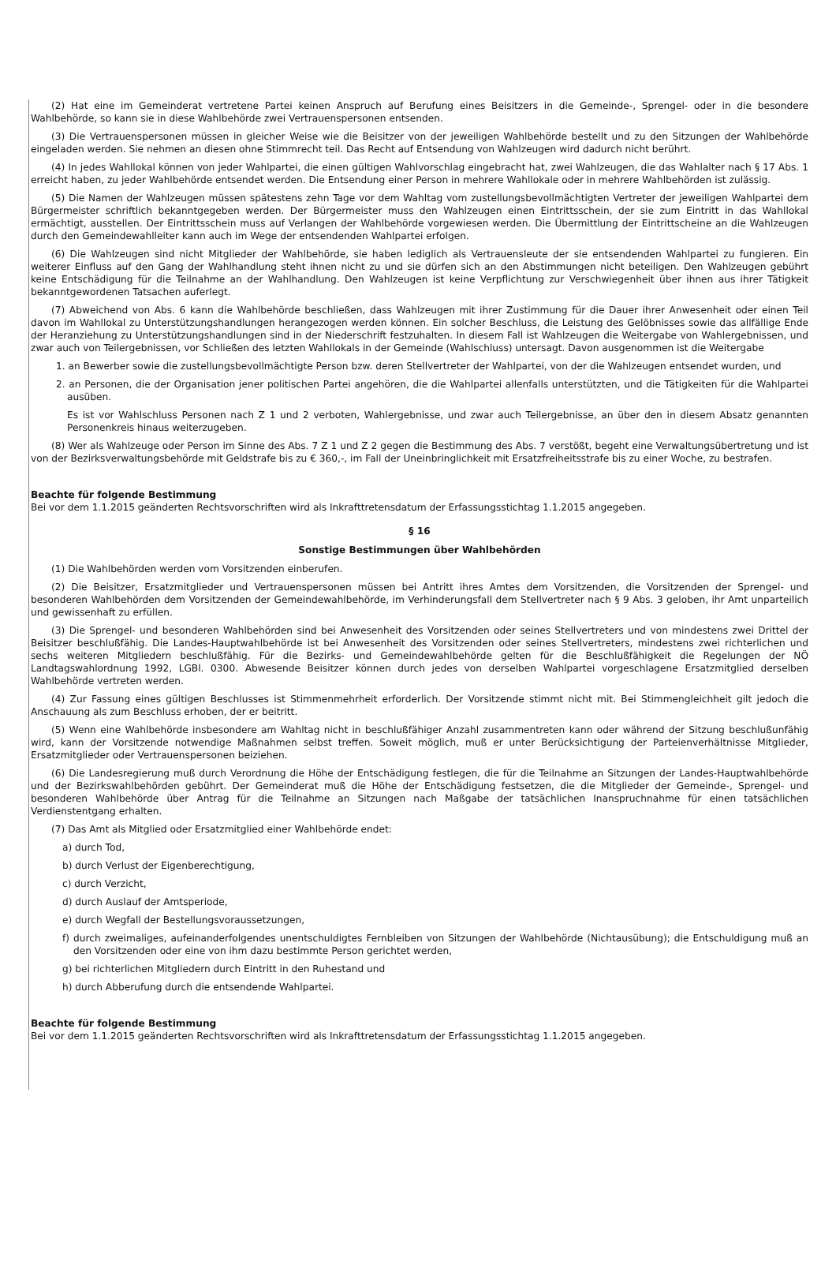(2) Hat eine im Gemeinderat vertretene Partei keinen Anspruch auf Berufung eines Beisitzers in die Gemeinde-, Sprengel- oder in die besondere Wahlbehörde, so kann sie in diese Wahlbehörde zwei Vertrauenspersonen entsenden.
(3) Die Vertrauenspersonen müssen in gleicher Weise wie die Beisitzer von der jeweiligen Wahlbehörde bestellt und zu den Sitzungen der Wahlbehörde eingeladen werden. Sie nehmen an diesen ohne Stimmrecht teil. Das Recht auf Entsendung von Wahlzeugen wird dadurch nicht berührt.
(4) In jedes Wahllokal können von jeder Wahlpartei, die einen gültigen Wahlvorschlag eingebracht hat, zwei Wahlzeugen, die das Wahlalter nach § 17 Abs. 1 erreicht haben, zu jeder Wahlbehörde entsendet werden. Die Entsendung einer Person in mehrere Wahllokale oder in mehrere Wahlbehörden ist zulässig.
(5) Die Namen der Wahlzeugen müssen spätestens zehn Tage vor dem Wahltag vom zustellungsbevollmächtigten Vertreter der jeweiligen Wahlpartei dem Bürgermeister schriftlich bekanntgegeben werden. Der Bürgermeister muss den Wahlzeugen einen Eintrittsschein, der sie zum Eintritt in das Wahllokal ermächtigt, ausstellen. Der Eintrittsschein muss auf Verlangen der Wahlbehörde vorgewiesen werden. Die Übermittlung der Eintrittscheine an die Wahlzeugen durch den Gemeindewahlleiter kann auch im Wege der entsendenden Wahlpartei erfolgen.
(6) Die Wahlzeugen sind nicht Mitglieder der Wahlbehörde, sie haben lediglich als Vertrauensleute der sie entsendenden Wahlpartei zu fungieren. Ein weiterer Einfluss auf den Gang der Wahlhandlung steht ihnen nicht zu und sie dürfen sich an den Abstimmungen nicht beteiligen. Den Wahlzeugen gebührt keine Entschädigung für die Teilnahme an der Wahlhandlung. Den Wahlzeugen ist keine Verpflichtung zur Verschwiegenheit über ihnen aus ihrer Tätigkeit bekanntgewordenen Tatsachen auferlegt.
(7) Abweichend von Abs. 6 kann die Wahlbehörde beschließen, dass Wahlzeugen mit ihrer Zustimmung für die Dauer ihrer Anwesenheit oder einen Teil davon im Wahllokal zu Unterstützungshandlungen herangezogen werden können. Ein solcher Beschluss, die Leistung des Gelöbnisses sowie das allfällige Ende der Heranziehung zu Unterstützungshandlungen sind in der Niederschrift festzuhalten. In diesem Fall ist Wahlzeugen die Weitergabe von Wahlergebnissen, und zwar auch von Teilergebnissen, vor Schließen des letzten Wahllokals in der Gemeinde (Wahlschluss) untersagt. Davon ausgenommen ist die Weitergabe
1. an Bewerber sowie die zustellungsbevollmächtigte Person bzw. deren Stellvertreter der Wahlpartei, von der die Wahlzeugen entsendet wurden, und
2. an Personen, die der Organisation jener politischen Partei angehören, die die Wahlpartei allenfalls unterstützten, und die Tätigkeiten für die Wahlpartei ausüben.
Es ist vor Wahlschluss Personen nach Z 1 und 2 verboten, Wahlergebnisse, und zwar auch Teilergebnisse, an über den in diesem Absatz genannten Personenkreis hinaus weiterzugeben.
(8) Wer als Wahlzeuge oder Person im Sinne des Abs. 7 Z 1 und Z 2 gegen die Bestimmung des Abs. 7 verstößt, begeht eine Verwaltungsübertretung und ist von der Bezirksverwaltungsbehörde mit Geldstrafe bis zu € 360,-, im Fall der Uneinbringlichkeit mit Ersatzfreiheitsstrafe bis zu einer Woche, zu bestrafen.
Beachte für folgende Bestimmung
Bei vor dem 1.1.2015 geänderten Rechtsvorschriften wird als Inkrafttretensdatum der Erfassungsstichtag 1.1.2015 angegeben.
§ 16
Sonstige Bestimmungen über Wahlbehörden
(1) Die Wahlbehörden werden vom Vorsitzenden einberufen.
(2) Die Beisitzer, Ersatzmitglieder und Vertrauenspersonen müssen bei Antritt ihres Amtes dem Vorsitzenden, die Vorsitzenden der Sprengel- und besonderen Wahlbehörden dem Vorsitzenden der Gemeindewahlbehörde, im Verhinderungsfall dem Stellvertreter nach § 9 Abs. 3 geloben, ihr Amt unparteilich und gewissenhaft zu erfüllen.
(3) Die Sprengel- und besonderen Wahlbehörden sind bei Anwesenheit des Vorsitzenden oder seines Stellvertreters und von mindestens zwei Drittel der Beisitzer beschlußfähig. Die Landes-Hauptwahlbehörde ist bei Anwesenheit des Vorsitzenden oder seines Stellvertreters, mindestens zwei richterlichen und sechs weiteren Mitgliedern beschlußfähig. Für die Bezirks- und Gemeindewahlbehörde gelten für die Beschlußfähigkeit die Regelungen der NÖ Landtagswahlordnung 1992, LGBl. 0300. Abwesende Beisitzer können durch jedes von derselben Wahlpartei vorgeschlagene Ersatzmitglied derselben Wahlbehörde vertreten werden.
(4) Zur Fassung eines gültigen Beschlusses ist Stimmenmehrheit erforderlich. Der Vorsitzende stimmt nicht mit. Bei Stimmengleichheit gilt jedoch die Anschauung als zum Beschluss erhoben, der er beitritt.
(5) Wenn eine Wahlbehörde insbesondere am Wahltag nicht in beschlußfähiger Anzahl zusammentreten kann oder während der Sitzung beschlußunfähig wird, kann der Vorsitzende notwendige Maßnahmen selbst treffen. Soweit möglich, muß er unter Berücksichtigung der Parteienverhältnisse Mitglieder, Ersatzmitglieder oder Vertrauenspersonen beiziehen.
(6) Die Landesregierung muß durch Verordnung die Höhe der Entschädigung festlegen, die für die Teilnahme an Sitzungen der Landes-Hauptwahlbehörde und der Bezirkswahlbehörden gebührt. Der Gemeinderat muß die Höhe der Entschädigung festsetzen, die die Mitglieder der Gemeinde-, Sprengel- und besonderen Wahlbehörde über Antrag für die Teilnahme an Sitzungen nach Maßgabe der tatsächlichen Inanspruchnahme für einen tatsächlichen Verdienstentgang erhalten.
(7) Das Amt als Mitglied oder Ersatzmitglied einer Wahlbehörde endet:
a) durch Tod,
b) durch Verlust der Eigenberechtigung,
c) durch Verzicht,
d) durch Auslauf der Amtsperiode,
e) durch Wegfall der Bestellungsvoraussetzungen,
f) durch zweimaliges, aufeinanderfolgendes unentschuldigtes Fernbleiben von Sitzungen der Wahlbehörde (Nichtausübung); die Entschuldigung muß an den Vorsitzenden oder eine von ihm dazu bestimmte Person gerichtet werden,
g) bei richterlichen Mitgliedern durch Eintritt in den Ruhestand und
h) durch Abberufung durch die entsendende Wahlpartei.
Beachte für folgende Bestimmung
Bei vor dem 1.1.2015 geänderten Rechtsvorschriften wird als Inkrafttretensdatum der Erfassungsstichtag 1.1.2015 angegeben.